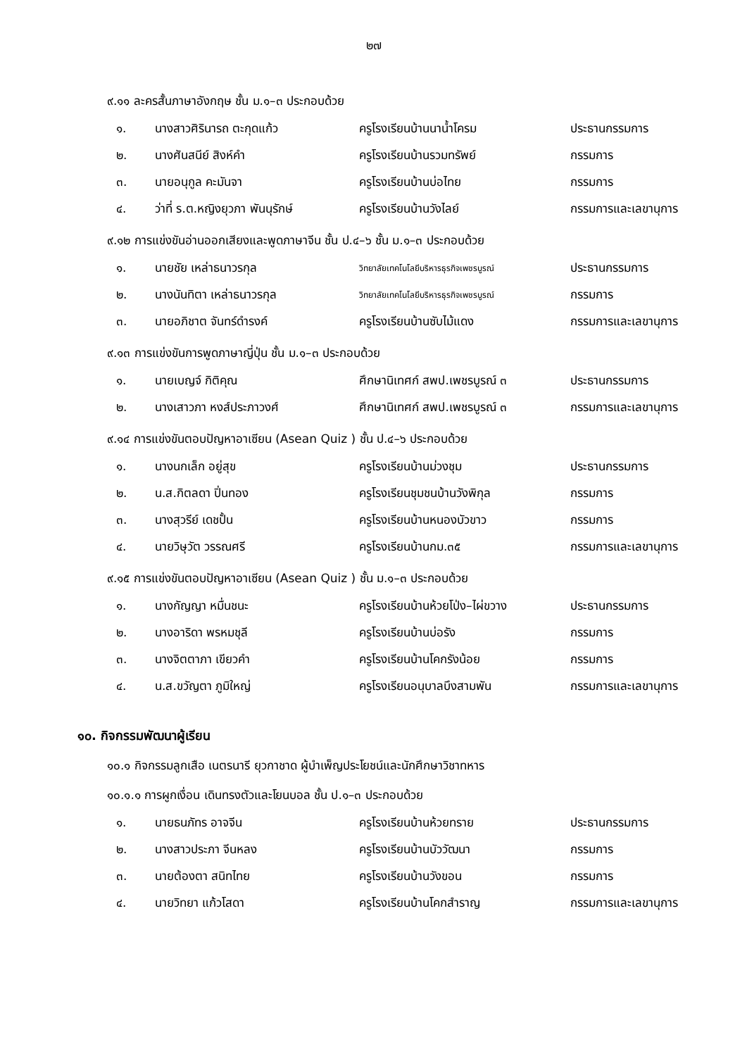๒๗
๙.๑๑ ละครสั้นภาษาอังกฤษ ชั้น ม.๑–๓ ประกอบด้วย
| ๑. | นางสาวศิรินารถ ตะกุดแก้ว | ครูโรงเรียนบ้านนาน้ำโครม | ประธานกรรมการ |
| ๒. | นางศันสนีย์ สิงห์คำ | ครูโรงเรียนบ้านรวมทรัพย์ | กรรมการ |
| ๓. | นายอนุกูล คะมันจา | ครูโรงเรียนบ้านบ่อไทย | กรรมการ |
| ๔. | ว่าที่ ร.ต.หญิงยุวภา พันนุรักษ์ | ครูโรงเรียนบ้านวังไลย์ | กรรมการและเลขานุการ |
๙.๑๒ การแข่งขันอ่านออกเสียงและพูดภาษาจีน ชั้น ป.๔–๖ ชั้น ม.๑–๓ ประกอบด้วย
| ๑. | นายชัย เหล่าธนาวรกุล | วิทยาลัยเทคโนโลยีบริหารธุรกิจเพชรบูรณ์ | ประธานกรรมการ |
| ๒. | นางนันทิตา เหล่าธนาวรกุล | วิทยาลัยเทคโนโลยีบริหารธุรกิจเพชรบูรณ์ | กรรมการ |
| ๓. | นายอภิชาต จันทร์ดำรงค์ | ครูโรงเรียนบ้านซับไม้แดง | กรรมการและเลขานุการ |
๙.๑๓ การแข่งขันการพูดภาษาญี่ปุ่น ชั้น ม.๑–๓ ประกอบด้วย
| ๑. | นายเบญจ์ กิติคุณ | ศึกษานิเทศก์ สพป.เพชรบูรณ์ ๓ | ประธานกรรมการ |
| ๒. | นางเสาวภา หงส์ประภาวงศ์ | ศึกษานิเทศก์ สพป.เพชรบูรณ์ ๓ | กรรมการและเลขานุการ |
๙.๑๔ การแข่งขันตอบปัญหาอาเซียน (Asean Quiz ) ชั้น ป.๔–๖ ประกอบด้วย
| ๑. | นางนกเล็ก อยู่สุข | ครูโรงเรียนบ้านม่วงชุม | ประธานกรรมการ |
| ๒. | น.ส.กิตลดา ปิ่นทอง | ครูโรงเรียนชุมชนบ้านวังพิกุล | กรรมการ |
| ๓. | นางสุวรีย์ เดชปั้น | ครูโรงเรียนบ้านหนองบัวขาว | กรรมการ |
| ๔. | นายวิษุวัต วรรณศรี | ครูโรงเรียนบ้านกม.๓๕ | กรรมการและเลขานุการ |
๙.๑๕ การแข่งขันตอบปัญหาอาเซียน (Asean Quiz ) ชั้น ม.๑–๓ ประกอบด้วย
| ๑. | นางกัญญา หมื่นชนะ | ครูโรงเรียนบ้านห้วยโป่ง–ไผ่ขวาง | ประธานกรรมการ |
| ๒. | นางอาริดา พรหมชุลี | ครูโรงเรียนบ้านบ่อรัง | กรรมการ |
| ๓. | นางจิตตาภา เขียวคำ | ครูโรงเรียนบ้านโคกรังน้อย | กรรมการ |
| ๔. | น.ส.ขวัญตา ภูมิใหญ่ | ครูโรงเรียนอนุบาลบึงสามพัน | กรรมการและเลขานุการ |
๑๐. กิจกรรมพัฒนาผู้เรียน
๑๐.๑ กิจกรรมลูกเสือ เนตรนารี ยุวกาชาด ผู้บำเพ็ญประโยชน์และนักศึกษาวิชาทหาร
๑๐.๑.๑ การผูกเงื่อน เดินทรงตัวและโยนบอล ชั้น ป.๑–๓ ประกอบด้วย
| ๑. | นายธนภัทร อาจจีน | ครูโรงเรียนบ้านห้วยทราย | ประธานกรรมการ |
| ๒. | นางสาวประภา จีนหลง | ครูโรงเรียนบ้านบัววัฒนา | กรรมการ |
| ๓. | นายต้องตา สนิทไทย | ครูโรงเรียนบ้านวังขอน | กรรมการ |
| ๔. | นายวิทยา แก้วโสดา | ครูโรงเรียนบ้านโคกสำราญ | กรรมการและเลขานุการ |